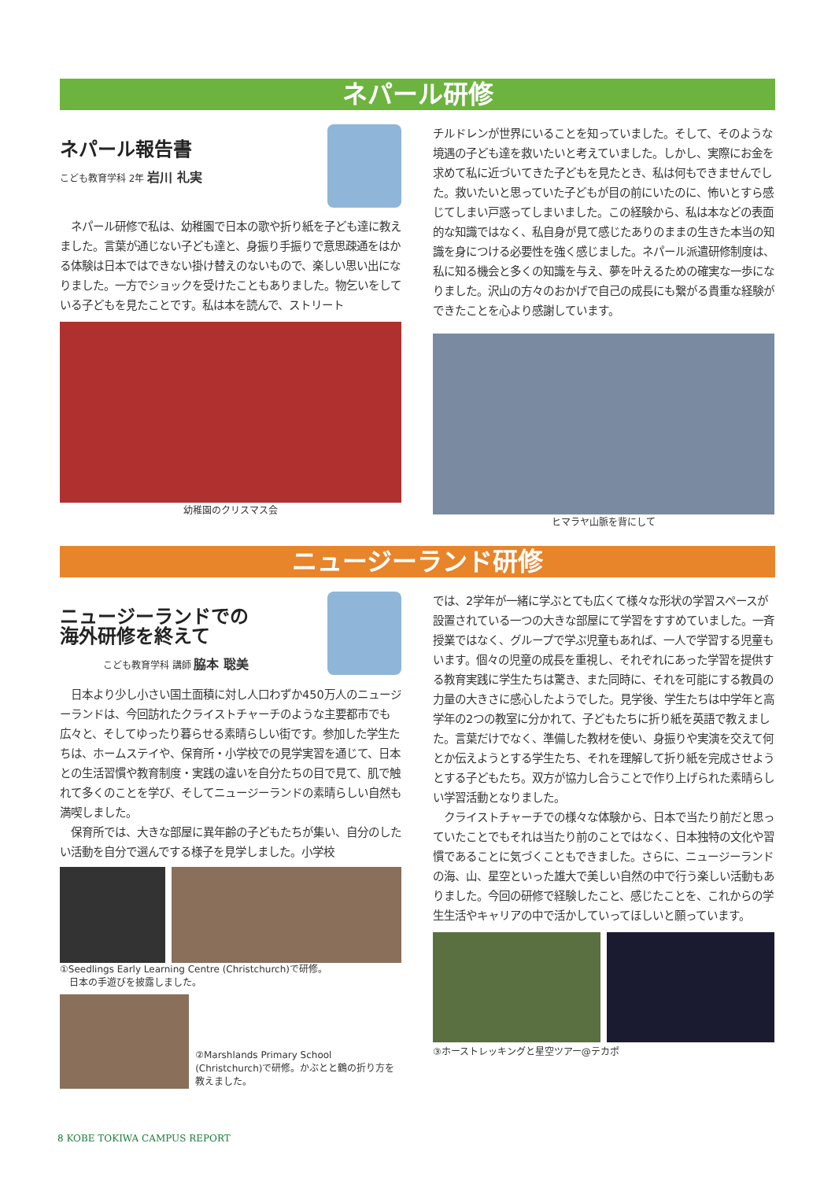ネパール研修
ネパール報告書
こども教育学科 2年 岩川 礼実
　ネパール研修で私は、幼稚園で日本の歌や折り紙を子ども達に教えました。言葉が通じない子ども達と、身振り手振りで意思疎通をはかる体験は日本ではできない掛け替えのないもので、楽しい思い出になりました。一方でショックを受けたこともありました。物乞いをしている子どもを見たことです。私は本を読んで、ストリート
幼稚園のクリスマス会
チルドレンが世界にいることを知っていました。そして、そのような境遇の子ども達を救いたいと考えていました。しかし、実際にお金を求めて私に近づいてきた子どもを見たとき、私は何もできませんでした。救いたいと思っていた子どもが目の前にいたのに、怖いとすら感じてしまい戸惑ってしまいました。この経験から、私は本などの表面的な知識ではなく、私自身が見て感じたありのままの生きた本当の知識を身につける必要性を強く感じました。ネパール派遣研修制度は、私に知る機会と多くの知識を与え、夢を叶えるための確実な一歩になりました。沢山の方々のおかげで自己の成長にも繋がる貴重な経験ができたことを心より感謝しています。
ヒマラヤ山脈を背にして
ニュージーランド研修
ニュージーランドでの
海外研修を終えて
こども教育学科 講師 脇本 聡美
　日本より少し小さい国土面積に対し人口わずか450万人のニュージーランドは、今回訪れたクライストチャーチのような主要都市でも広々と、そしてゆったり暮らせる素晴らしい街です。参加した学生たちは、ホームステイや、保育所・小学校での見学実習を通じて、日本との生活習慣や教育制度・実践の違いを自分たちの目で見て、肌で触れて多くのことを学び、そしてニュージーランドの素晴らしい自然も満喫しました。
　保育所では、大きな部屋に異年齢の子どもたちが集い、自分のしたい活動を自分で選んでする様子を見学しました。小学校
①Seedlings Early Learning Centre (Christchurch)で研修。
　日本の手遊びを披露しました。
②Marshlands Primary School (Christchurch)で研修。かぶとと鶴の折り方を教えました。
では、2学年が一緒に学ぶとても広くて様々な形状の学習スペースが設置されている一つの大きな部屋にて学習をすすめていました。一斉授業ではなく、グループで学ぶ児童もあれば、一人で学習する児童もいます。個々の児童の成長を重視し、それぞれにあった学習を提供する教育実践に学生たちは驚き、また同時に、それを可能にする教員の力量の大きさに感心したようでした。見学後、学生たちは中学年と高学年の2つの教室に分かれて、子どもたちに折り紙を英語で教えました。言葉だけでなく、準備した教材を使い、身振りや実演を交えて何とか伝えようとする学生たち、それを理解して折り紙を完成させようとする子どもたち。双方が協力し合うことで作り上げられた素晴らしい学習活動となりました。
　クライストチャーチでの様々な体験から、日本で当たり前だと思っていたことでもそれは当たり前のことではなく、日本独特の文化や習慣であることに気づくこともできました。さらに、ニュージーランドの海、山、星空といった雄大で美しい自然の中で行う楽しい活動もありました。今回の研修で経験したこと、感じたことを、これからの学生生活やキャリアの中で活かしていってほしいと願っています。
③ホーストレッキングと星空ツアー@テカポ
8 KOBE TOKIWA CAMPUS REPORT